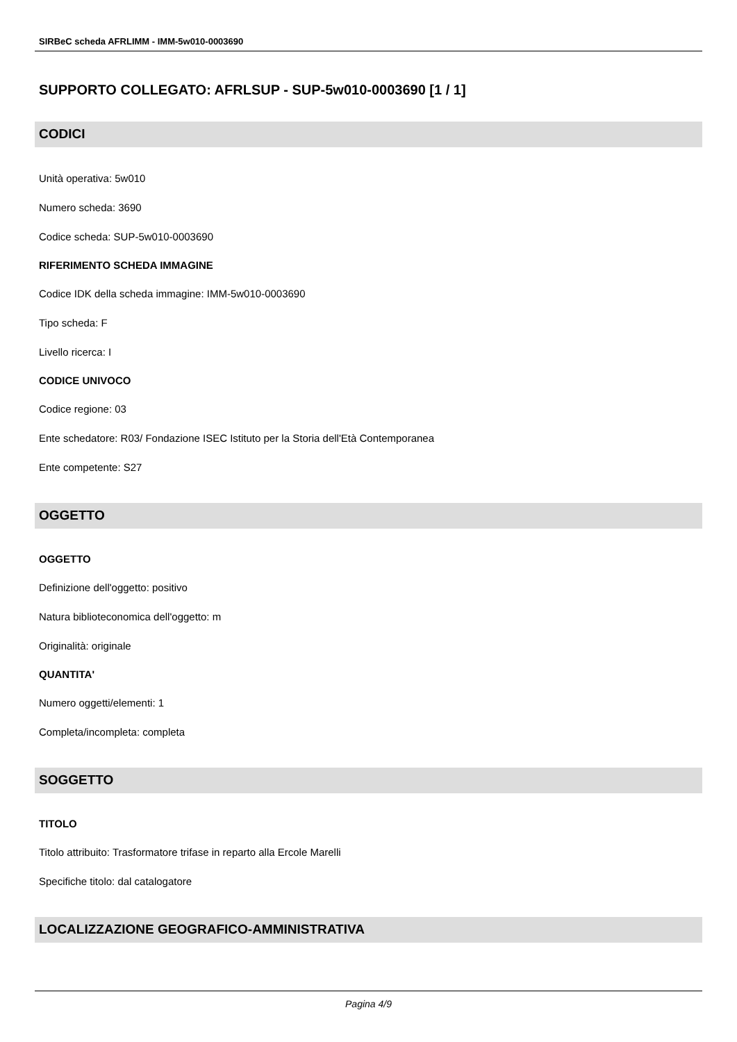SIRBeC scheda AFRLIMM - IMM-5w010-0003690
SUPPORTO COLLEGATO: AFRLSUP - SUP-5w010-0003690 [1 / 1]
CODICI
Unità operativa: 5w010
Numero scheda: 3690
Codice scheda: SUP-5w010-0003690
RIFERIMENTO SCHEDA IMMAGINE
Codice IDK della scheda immagine: IMM-5w010-0003690
Tipo scheda: F
Livello ricerca: I
CODICE UNIVOCO
Codice regione: 03
Ente schedatore: R03/ Fondazione ISEC Istituto per la Storia dell'Età Contemporanea
Ente competente: S27
OGGETTO
OGGETTO
Definizione dell'oggetto: positivo
Natura biblioteconomica dell'oggetto: m
Originalità: originale
QUANTITA'
Numero oggetti/elementi: 1
Completa/incompleta: completa
SOGGETTO
TITOLO
Titolo attribuito: Trasformatore trifase in reparto alla Ercole Marelli
Specifiche titolo: dal catalogatore
LOCALIZZAZIONE GEOGRAFICO-AMMINISTRATIVA
Pagina 4/9